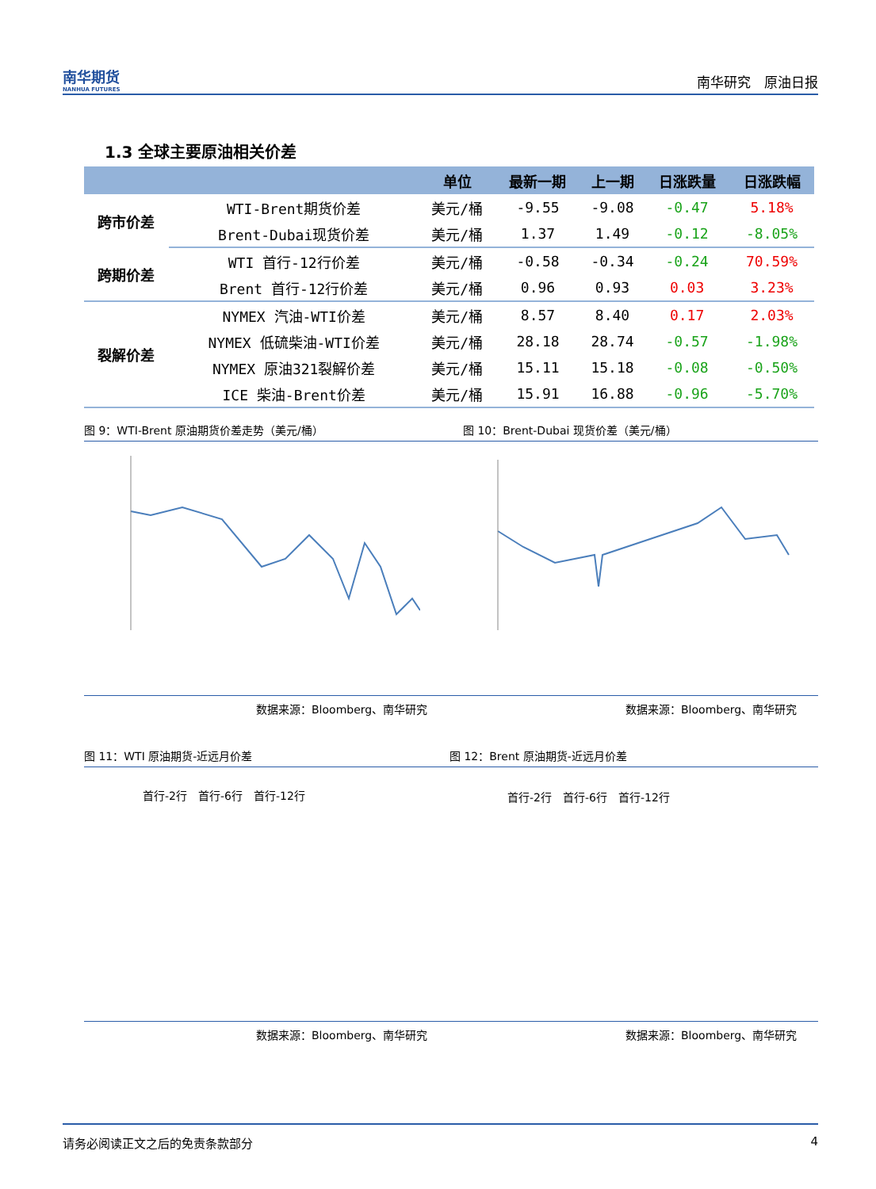南华期货
NANHUA FUTURES
南华研究　原油日报
1.3 全球主要原油相关价差
| | | 单位 | 最新一期 | 上一期 | 日涨跌量 | 日涨跌幅 |
| --- | --- | --- | --- | --- | --- | --- |
| 跨市价差 | WTI-Brent期货价差 | 美元/桶 | -9.55 | -9.08 | -0.47 | 5.18% |
| | Brent-Dubai现货价差 | 美元/桶 | 1.37 | 1.49 | -0.12 | -8.05% |
| 跨期价差 | WTI 首行-12行价差 | 美元/桶 | -0.58 | -0.34 | -0.24 | 70.59% |
| | Brent 首行-12行价差 | 美元/桶 | 0.96 | 0.93 | 0.03 | 3.23% |
| 裂解价差 | NYMEX 汽油-WTI价差 | 美元/桶 | 8.57 | 8.40 | 0.17 | 2.03% |
| | NYMEX 低硫柴油-WTI价差 | 美元/桶 | 28.18 | 28.74 | -0.57 | -1.98% |
| | NYMEX 原油321裂解价差 | 美元/桶 | 15.11 | 15.18 | -0.08 | -0.50% |
| | ICE 柴油-Brent价差 | 美元/桶 | 15.91 | 16.88 | -0.96 | -5.70% |
图 9：WTI-Brent 原油期货价差走势（美元/桶）
图 10：Brent-Dubai 现货价差（美元/桶）
数据来源：Bloomberg、南华研究 数据来源：Bloomberg、南华研究
图 11：WTI 原油期货-近远月价差 图 12：Brent 原油期货-近远月价差
首行-2行　首行-6行　首行-12行 首行-2行　首行-6行　首行-12行
数据来源：Bloomberg、南华研究 数据来源：Bloomberg、南华研究
请务必阅读正文之后的免责条款部分 4